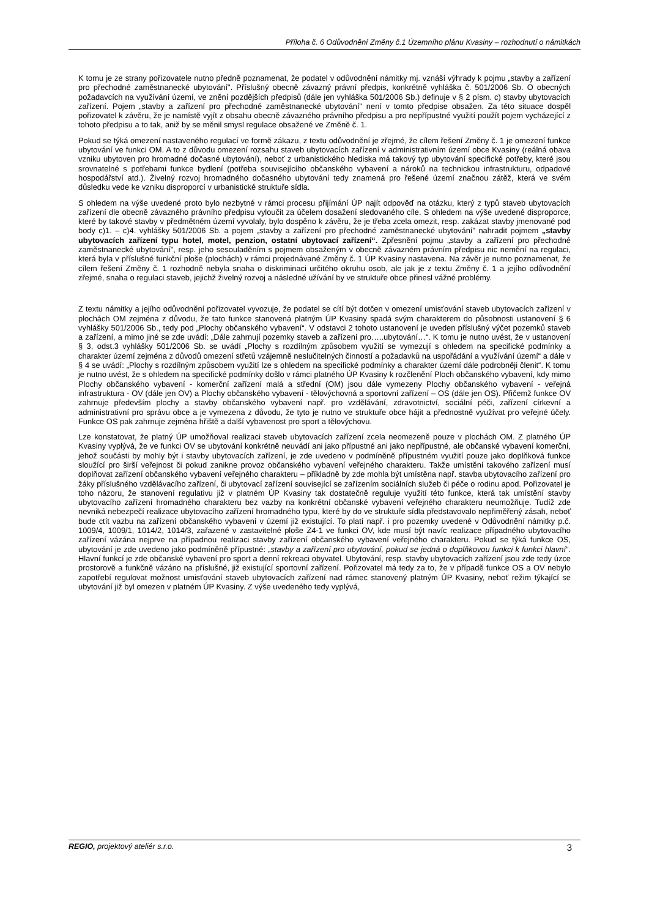Příloha č. 6 Odůvodnění Změny č.1 Územního plánu Kvasiny – rozhodnutí o námitkách
K tomu je ze strany pořizovatele nutno předně poznamenat, že podatel v odůvodnění námitky mj. vznáší výhrady k pojmu „stavby a zařízení pro přechodné zaměstnanecké ubytování". Příslušný obecně závazný právní předpis, konkrétně vyhláška č. 501/2006 Sb. O obecných požadavcích na využívání území, ve znění pozdějších předpisů (dále jen vyhláška 501/2006 Sb.) definuje v § 2 písm. c) stavby ubytovacích zařízení. Pojem „stavby a zařízení pro přechodné zaměstnanecké ubytování" není v tomto předpise obsažen. Za této situace dospěl pořizovatel k závěru, že je namístě vyjít z obsahu obecně závazného právního předpisu a pro nepřípustné využití použít pojem vycházející z tohoto předpisu a to tak, aniž by se měnil smysl regulace obsažené ve Změně č. 1.
Pokud se týká omezení nastaveného regulací ve formě zákazu, z textu odůvodnění je zřejmé, že cílem řešení Změny č. 1 je omezení funkce ubytování ve funkci OM. A to z důvodu omezení rozsahu staveb ubytovacích zařízení v administrativním území obce Kvasiny (reálná obava vzniku ubytoven pro hromadné dočasné ubytování), neboť z urbanistického hlediska má takový typ ubytování specifické potřeby, které jsou srovnatelné s potřebami funkce bydlení (potřeba souvisejícího občanského vybavení a nároků na technickou infrastrukturu, odpadové hospodářství atd.). Živelný rozvoj hromadného dočasného ubytování tedy znamená pro řešené území značnou zátěž, která ve svém důsledku vede ke vzniku disproporcí v urbanistické struktuře sídla.
S ohledem na výše uvedené proto bylo nezbytné v rámci procesu přijímání ÚP najít odpověď na otázku, který z typů staveb ubytovacích zařízení dle obecně závazného právního předpisu vyloučit za účelem dosažení sledovaného cíle. S ohledem na výše uvedené disproporce, které by takové stavby v předmětném území vyvolaly, bylo dospěno k závěru, že je třeba zcela omezit, resp. zakázat stavby jmenované pod body c)1. – c)4. vyhlášky 501/2006 Sb. a pojem „stavby a zařízení pro přechodné zaměstnanecké ubytování" nahradit pojmem „stavby ubytovacích zařízení typu hotel, motel, penzion, ostatní ubytovací zařízení“. Zpřesnění pojmu „stavby a zařízení pro přechodné zaměstnanecké ubytování", resp. jeho sesouladěním s pojmem obsaženým v obecně závazném právním předpisu nic nemění na regulaci, která byla v příslušné funkční ploše (plochách) v rámci projednávané Změny č. 1 ÚP Kvasiny nastavena. Na závěr je nutno poznamenat, že cílem řešení Změny č. 1 rozhodně nebyla snaha o diskriminaci určitého okruhu osob, ale jak je z textu Změny č. 1 a jejího odůvodnění zřejmé, snaha o regulaci staveb, jejichž živelný rozvoj a následné užívání by ve struktuře obce přinesl vážné problémy.
Z textu námitky a jejího odůvodnění pořizovatel vyvozuje, že podatel se cítí být dotčen v omezení umisťování staveb ubytovacích zařízení v plochách OM zejména z důvodu, že tato funkce stanovená platným ÚP Kvasiny spadá svým charakterem do působnosti ustanovení § 6 vyhlášky 501/2006 Sb., tedy pod „Plochy občanského vybavení“. V odstavci 2 tohoto ustanovení je uveden příslušný výčet pozemků staveb a zařízení, a mimo jiné se zde uvádí: „Dále zahrnují pozemky staveb a zařízení pro…..ubytování…“. K tomu je nutno uvést, že v ustanovení § 3, odst.3 vyhlášky 501/2006 Sb. se uvádí „Plochy s rozdílným způsobem využití se vymezují s ohledem na specifické podmínky a charakter území zejména z důvodů omezení střetů vzájemně neslučitelných činností a požadavků na uspořádání a využívání území“ a dále v § 4 se uvádí: „Plochy s rozdílným způsobem využití lze s ohledem na specifické podmínky a charakter území dále podrobněji členit“. K tomu je nutno uvést, že s ohledem na specifické podmínky došlo v rámci platného ÚP Kvasiny k rozčlenění Ploch občanského vybavení, kdy mimo Plochy občanského vybavení - komerční zařízení malá a střední (OM) jsou dále vymezeny Plochy občanského vybavení - veřejná infrastruktura - OV (dále jen OV) a Plochy občanského vybavení - tělovýchovná a sportovní zařízení – OS (dále jen OS). Přičemž funkce OV zahrnuje především plochy a stavby občanského vybavení např. pro vzdělávání, zdravotnictví, sociální péči, zařízení církevní a administrativní pro správu obce a je vymezena z důvodu, že tyto je nutno ve struktuře obce hájit a přednostně využívat pro veřejné účely. Funkce OS pak zahrnuje zejména hřiště a další vybavenost pro sport a tělovýchovu.
Lze konstatovat, že platný ÚP umožňoval realizaci staveb ubytovacích zařízení zcela neomezeně pouze v plochách OM. Z platného ÚP Kvasiny vyplývá, že ve funkci OV se ubytování konkrétně neuvádí ani jako přípustné ani jako nepřípustné, ale občanské vybavení komerční, jehož součásti by mohly být i stavby ubytovacích zařízení, je zde uvedeno v podmíněně přípustném využití pouze jako doplňková funkce sloužící pro širší veřejnost či pokud zanikne provoz občanského vybavení veřejného charakteru. Takže umístění takového zařízení musí doplňovat zařízení občanského vybavení veřejného charakteru – příkladně by zde mohla být umístěna např. stavba ubytovacího zařízení pro žáky příslušného vzdělávacího zařízení, či ubytovací zařízení související se zařízením sociálních služeb či péče o rodinu apod. Pořizovatel je toho názoru, že stanovení regulativu již v platném ÚP Kvasiny tak dostatečně reguluje využití této funkce, která tak umístění stavby ubytovacího zařízení hromadného charakteru bez vazby na konkrétní občanské vybavení veřejného charakteru neumožňuje. Tudíž zde nevniká nebezpečí realizace ubytovacího zařízení hromadného typu, které by do ve struktuře sídla představovalo nepřiměřený zásah, neboť bude ctít vazbu na zařízení občanského vybavení v území již existující. To platí např. i pro pozemky uvedené v Odůvodnění námitky p.č. 1009/4, 1009/1, 1014/2, 1014/3, zařazené v zastavitelné ploše Z4-1 ve funkci OV, kde musí být navíc realizace případného ubytovacího zařízení vázána nejprve na případnou realizaci stavby zařízení občanského vybavení veřejného charakteru. Pokud se týká funkce OS, ubytování je zde uvedeno jako podmíněně přípustné: „stavby a zařízení pro ubytování, pokud se jedná o doplňkovou funkci k funkci hlavní“. Hlavní funkcí je zde občanské vybavení pro sport a denní rekreaci obyvatel. Ubytování, resp. stavby ubytovacích zařízení jsou zde tedy úzce prostorově a funkčně vázáno na příslušné, již existující sportovní zařízení. Pořizovatel má tedy za to, že v případě funkce OS a OV nebylo zapotřebí regulovat možnost umisťování staveb ubytovacích zařízení nad rámec stanovený platným ÚP Kvasiny, neboť režim týkající se ubytování již byl omezen v platném ÚP Kvasiny. Z výše uvedeného tedy vyplývá,
REGIO, projektový ateliér s.r.o. 3